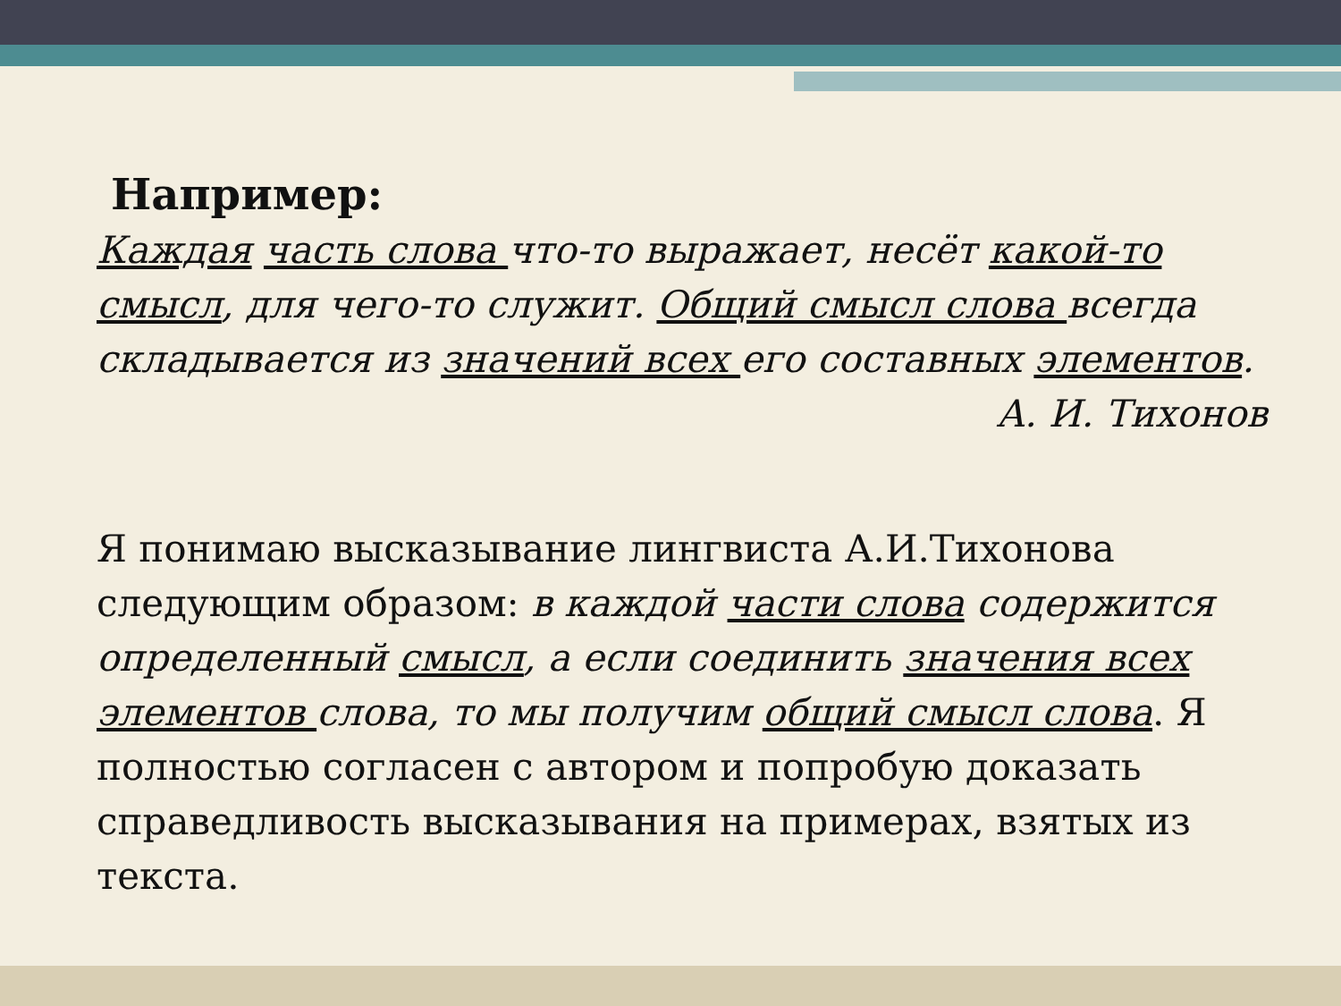Например:
Каждая часть слова что-то выражает, несёт какой-то смысл, для чего-то служит. Общий смысл слова всегда складывается из значений всех его составных элементов.
А. И. Тихонов
Я понимаю высказывание лингвиста А.И.Тихонова следующим образом: в каждой части слова содержится определенный смысл, а если соединить значения всех элементов слова, то мы получим общий смысл слова. Я полностью согласен с автором и попробую доказать справедливость высказывания на примерах, взятых из текста.